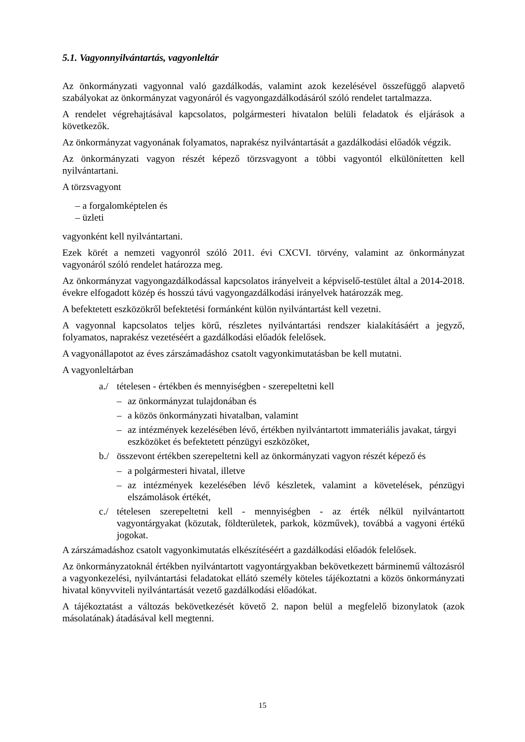5.1. Vagyonnyilvántartás, vagyonleltár
Az önkormányzati vagyonnal való gazdálkodás, valamint azok kezelésével összefüggő alapvető szabályokat az önkormányzat vagyonáról és vagyongazdálkodásáról szóló rendelet tartalmazza.
A rendelet végrehajtásával kapcsolatos, polgármesteri hivatalon belüli feladatok és eljárások a következők.
Az önkormányzat vagyonának folyamatos, naprakész nyilvántartását a gazdálkodási előadók végzik.
Az önkormányzati vagyon részét képező törzsvagyont a többi vagyontól elkülönítetten kell nyilvántartani.
A törzsvagyont
– a forgalomképtelen és
– üzleti
vagyonként kell nyilvántartani.
Ezek körét a nemzeti vagyonról szóló 2011. évi CXCVI. törvény, valamint az önkormányzat vagyonáról szóló rendelet határozza meg.
Az önkormányzat vagyongazdálkodással kapcsolatos irányelveit a képviselő-testület által a 2014-2018. évekre elfogadott közép és hosszú távú vagyongazdálkodási irányelvek határozzák meg.
A befektetett eszközökről befektetési formánként külön nyilvántartást kell vezetni.
A vagyonnal kapcsolatos teljes körű, részletes nyilvántartási rendszer kialakításáért a jegyző, folyamatos, naprakész vezetéséért a gazdálkodási előadók felelősek.
A vagyonállapotot az éves zárszámadáshoz csatolt vagyonkimutatásban be kell mutatni.
A vagyonleltárban
a./ tételesen - értékben és mennyiségben - szerepeltetni kell
– az önkormányzat tulajdonában és
– a közös önkormányzati hivatalban, valamint
– az intézmények kezelésében lévő, értékben nyilvántartott immateriális javakat, tárgyi eszközöket és befektetett pénzügyi eszközöket,
b./ összevont értékben szerepeltetni kell az önkormányzati vagyon részét képező és
– a polgármesteri hivatal, illetve
– az intézmények kezelésében lévő készletek, valamint a követelések, pénzügyi elszámolások értékét,
c./ tételesen szerepeltetni kell - mennyiségben - az érték nélkül nyilvántartott vagyontárgyakat (közutak, földterületek, parkok, közművek), továbbá a vagyoni értékű jogokat.
A zárszámadáshoz csatolt vagyonkimutatás elkészítéséért a gazdálkodási előadók felelősek.
Az önkormányzatoknál értékben nyilvántartott vagyontárgyakban bekövetkezett bárminemű változásról a vagyonkezelési, nyilvántartási feladatokat ellátó személy köteles tájékoztatni a közös önkormányzati hivatal könyvviteli nyilvántartását vezető gazdálkodási előadókat.
A tájékoztatást a változás bekövetkezését követő 2. napon belül a megfelelő bizonylatok (azok másolatának) átadásával kell megtenni.
15